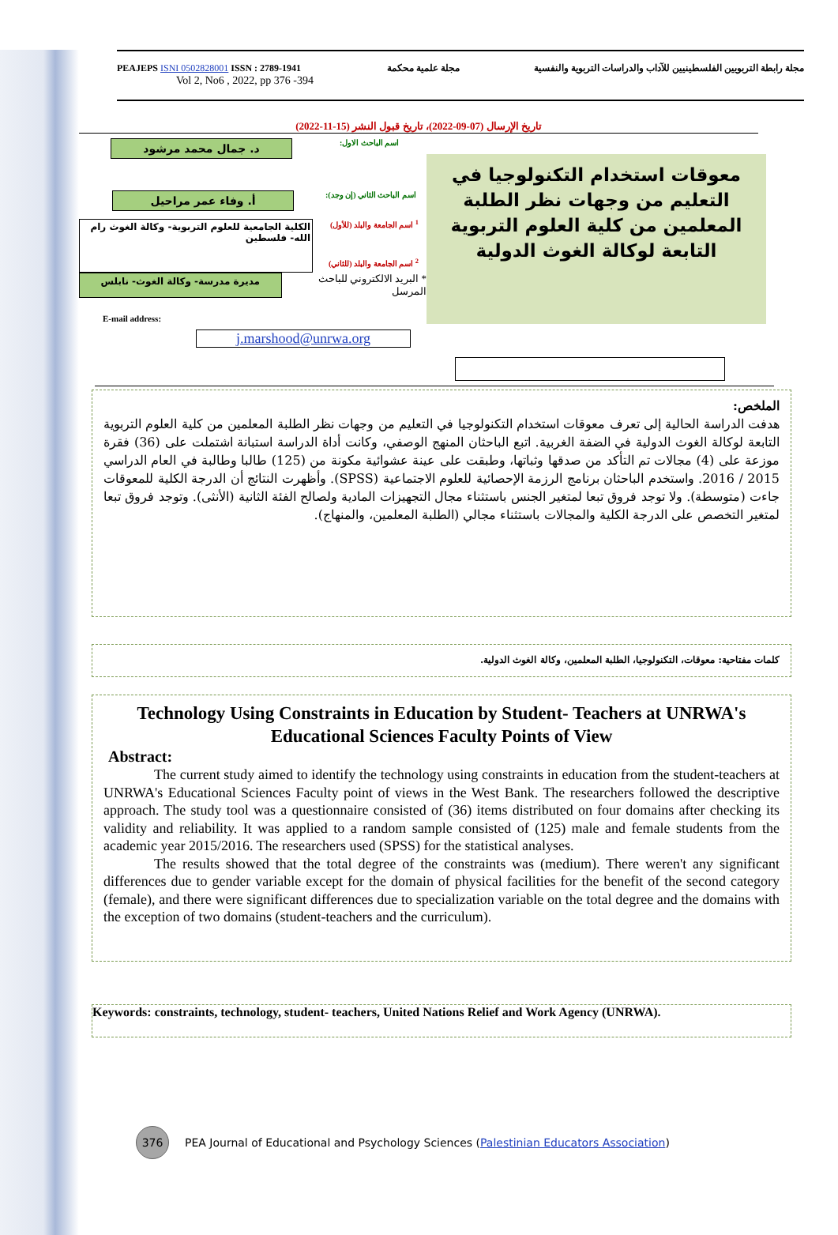PEAJEPS ISNI 0502828001 ISSN : 2789-1941
Vol 2, No6 , 2022, pp 376 -394
مجلة علمية محكمة مجلة رابطة التربويين الفلسطينيين للآداب والدراسات التربوية والنفسية
تاريخ الإرسال (07-09-2022)، تاريخ قبول النشر (15-11-2022)
د. جمال محمد مرشود
اسم الباحث الاول:
أ. وفاء عمر مراحيل
اسم الباحث الثاني (إن وجد):
الكلية الجامعية للعلوم التربوية- وكالة الغوث رام الله- فلسطين
<sup>1</sup> اسم الجامعة والبلد (للأول)
<sup>2</sup> اسم الجامعة والبلد (للثاني)
مديرة مدرسة- وكالة الغوث- نابلس
* البريد الالكتروني للباحث المرسل
E-mail address:
j.marshood@unrwa.org
معوقات استخدام التكنولوجيا في التعليم من وجهات نظر الطلبة المعلمين من كلية العلوم التربوية التابعة لوكالة الغوث الدولية
الملخص:
هدفت الدراسة الحالية إلى تعرف معوقات استخدام التكنولوجيا في التعليم من وجهات نظر الطلبة المعلمين من كلية العلوم التربوية التابعة لوكالة الغوث الدولية في الضفة الغربية. اتبع الباحثان المنهج الوصفي، وكانت أداة الدراسة استبانة اشتملت على (36) فقرة موزعة على (4) مجالات تم التأكد من صدقها وثباتها، وطبقت على عينة عشوائية مكونة من (125) طالبا وطالبة في العام الدراسي 2015 / 2016. واستخدم الباحثان برنامج الرزمة الإحصائية للعلوم الاجتماعية (SPSS). وأظهرت النتائج أن الدرجة الكلية للمعوقات جاءت (متوسطة). ولا توجد فروق تبعا لمتغير الجنس باستثناء مجال التجهيزات المادية ولصالح الفئة الثانية (الأنثى). وتوجد فروق تبعا لمتغير التخصص على الدرجة الكلية والمجالات باستثناء مجالي (الطلبة المعلمين، والمنهاج).
كلمات مفتاحية: معوقات، التكنولوجيا، الطلبة المعلمين، وكالة الغوث الدولية.
Technology Using Constraints in Education by Student- Teachers at UNRWA's Educational Sciences Faculty Points of View
Abstract:
The current study aimed to identify the technology using constraints in education from the student-teachers at UNRWA's Educational Sciences Faculty point of views in the West Bank. The researchers followed the descriptive approach. The study tool was a questionnaire consisted of (36) items distributed on four domains after checking its validity and reliability. It was applied to a random sample consisted of (125) male and female students from the academic year 2015/2016. The researchers used (SPSS) for the statistical analyses.
The results showed that the total degree of the constraints was (medium). There weren't any significant differences due to gender variable except for the domain of physical facilities for the benefit of the second category (female), and there were significant differences due to specialization variable on the total degree and the domains with the exception of two domains (student-teachers and the curriculum).
Keywords: constraints, technology, student- teachers, United Nations Relief and Work Agency (UNRWA).
376
PEA Journal of Educational and Psychology Sciences (Palestinian Educators Association)